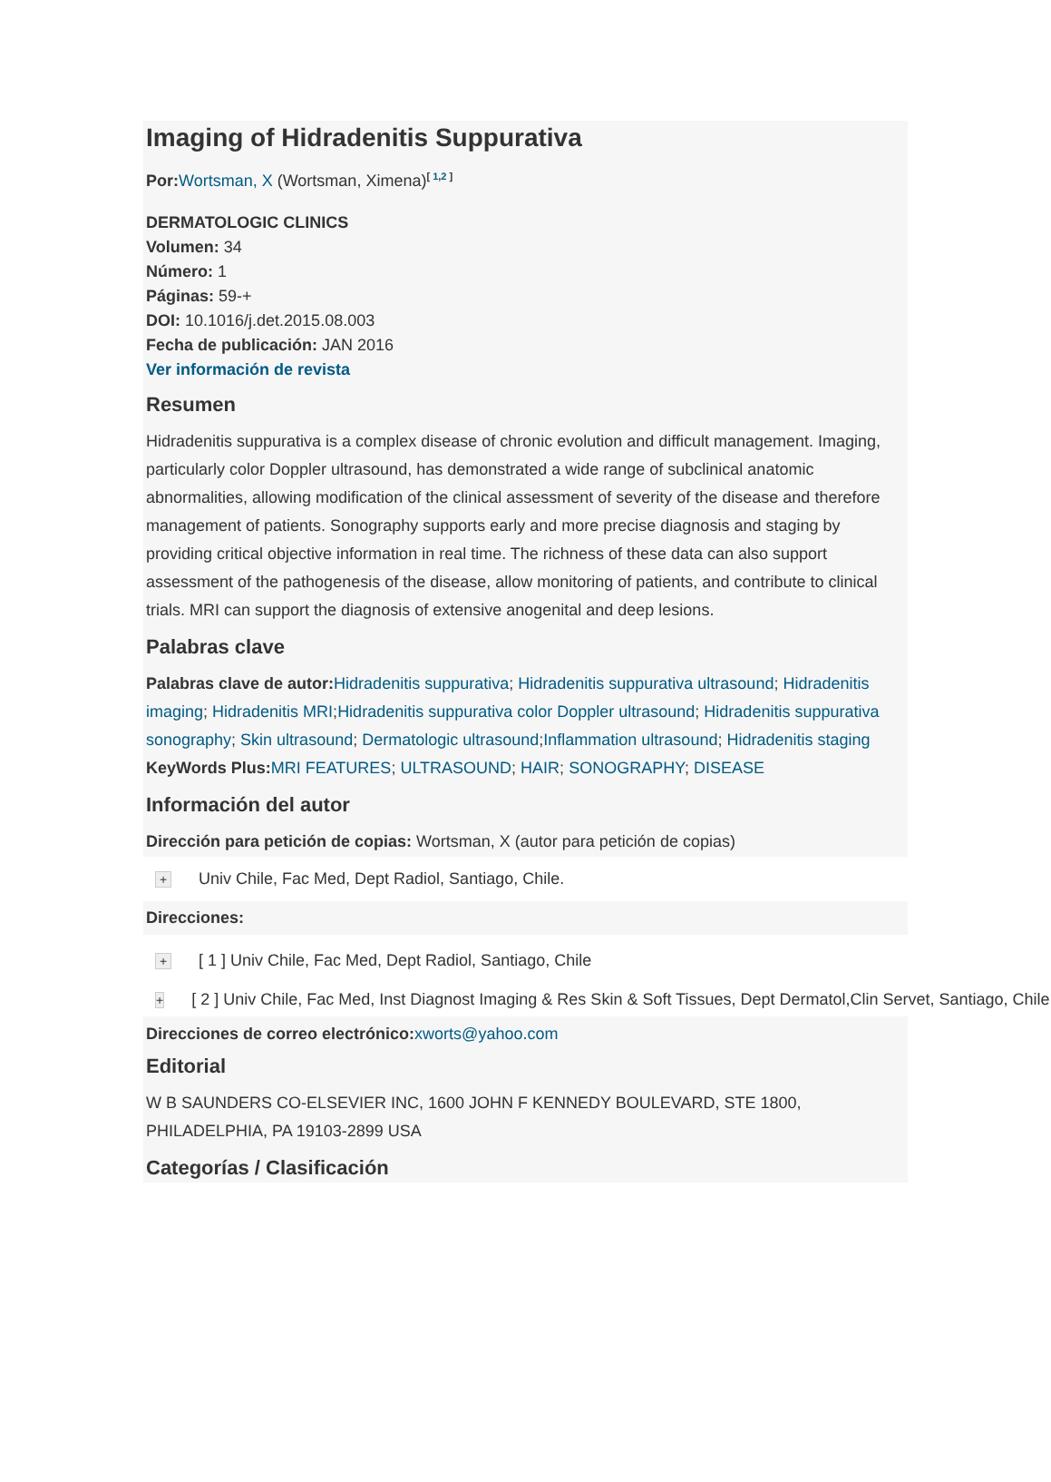Imaging of Hidradenitis Suppurativa
Por: Wortsman, X (Wortsman, Ximena)<sup>[ 1,2 ]</sup>
DERMATOLOGIC CLINICS
Volumen: 34
Número: 1
Páginas: 59-+
DOI: 10.1016/j.det.2015.08.003
Fecha de publicación: JAN 2016
Ver información de revista
Resumen
Hidradenitis suppurativa is a complex disease of chronic evolution and difficult management. Imaging, particularly color Doppler ultrasound, has demonstrated a wide range of subclinical anatomic abnormalities, allowing modification of the clinical assessment of severity of the disease and therefore management of patients. Sonography supports early and more precise diagnosis and staging by providing critical objective information in real time. The richness of these data can also support assessment of the pathogenesis of the disease, allow monitoring of patients, and contribute to clinical trials. MRI can support the diagnosis of extensive anogenital and deep lesions.
Palabras clave
Palabras clave de autor: Hidradenitis suppurativa; Hidradenitis suppurativa ultrasound; Hidradenitis imaging; Hidradenitis MRI;Hidradenitis suppurativa color Doppler ultrasound; Hidradenitis suppurativa sonography; Skin ultrasound; Dermatologic ultrasound;Inflammation ultrasound; Hidradenitis staging
KeyWords Plus: MRI FEATURES; ULTRASOUND; HAIR; SONOGRAPHY; DISEASE
Información del autor
Dirección para petición de copias: Wortsman, X (autor para petición de copias)
+ Univ Chile, Fac Med, Dept Radiol, Santiago, Chile.
Direcciones:
+ [ 1 ] Univ Chile, Fac Med, Dept Radiol, Santiago, Chile
+ [ 2 ] Univ Chile, Fac Med, Inst Diagnost Imaging & Res Skin & Soft Tissues, Dept Dermatol,Clin Servet, Santiago, Chile
Direcciones de correo electrónico: xworts@yahoo.com
Editorial
W B SAUNDERS CO-ELSEVIER INC, 1600 JOHN F KENNEDY BOULEVARD, STE 1800, PHILADELPHIA, PA 19103-2899 USA
Categorías / Clasificación